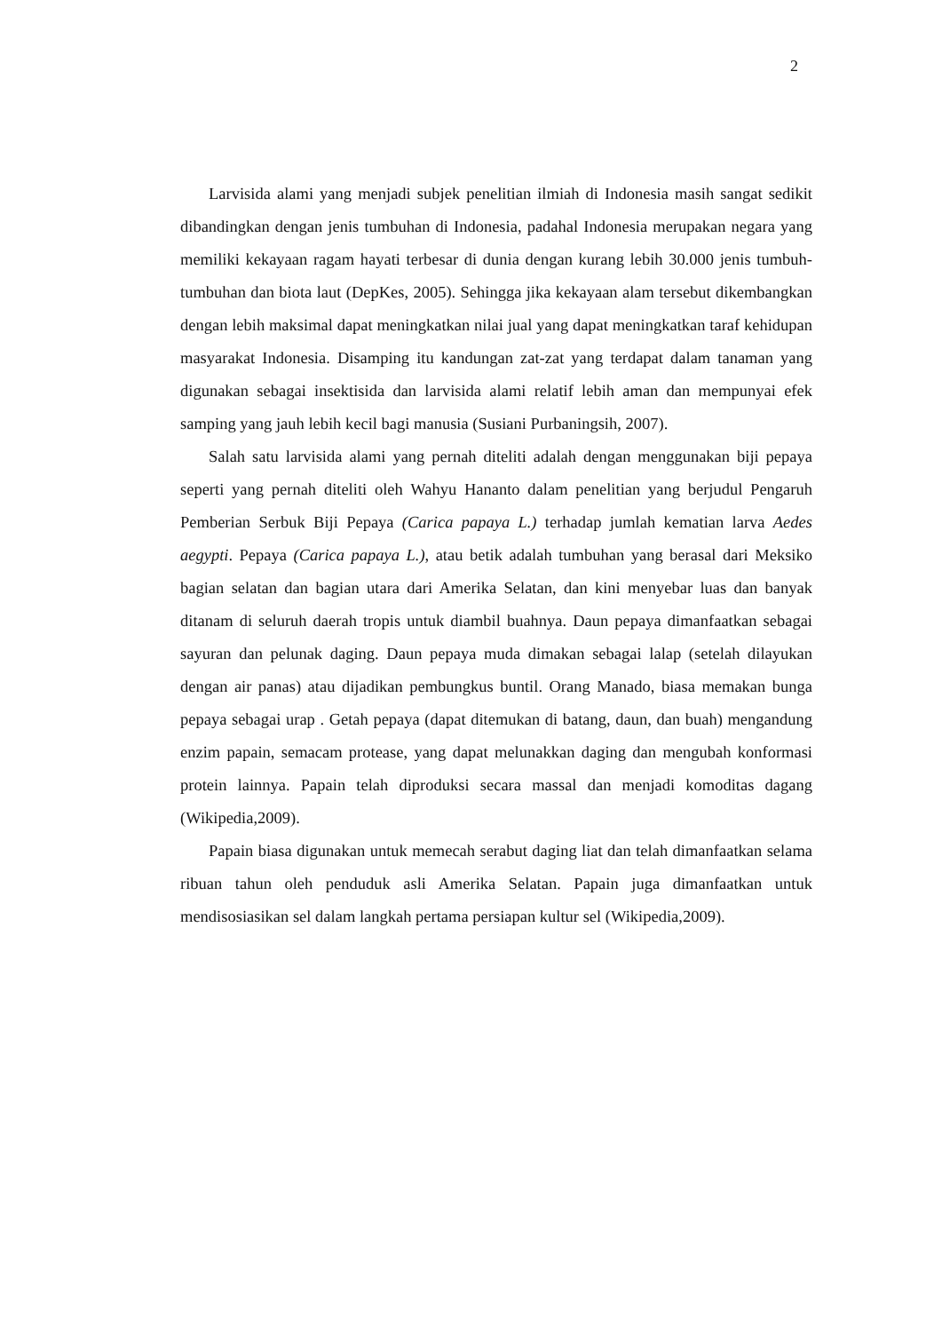2
Larvisida alami yang menjadi subjek penelitian ilmiah di Indonesia masih sangat sedikit dibandingkan dengan jenis tumbuhan di Indonesia, padahal Indonesia merupakan negara yang memiliki kekayaan ragam hayati terbesar di dunia dengan kurang lebih 30.000 jenis tumbuh-tumbuhan dan biota laut (DepKes, 2005). Sehingga jika kekayaan alam tersebut dikembangkan dengan lebih maksimal dapat meningkatkan nilai jual yang dapat meningkatkan taraf kehidupan masyarakat Indonesia. Disamping itu kandungan zat-zat yang terdapat dalam tanaman yang digunakan sebagai insektisida dan larvisida alami relatif lebih aman dan mempunyai efek samping yang jauh lebih kecil bagi manusia (Susiani Purbaningsih, 2007).
Salah satu larvisida alami yang pernah diteliti adalah dengan menggunakan biji pepaya seperti yang pernah diteliti oleh Wahyu Hananto dalam penelitian yang berjudul Pengaruh Pemberian Serbuk Biji Pepaya (Carica papaya L.) terhadap jumlah kematian larva Aedes aegypti. Pepaya (Carica papaya L.), atau betik adalah tumbuhan yang berasal dari Meksiko bagian selatan dan bagian utara dari Amerika Selatan, dan kini menyebar luas dan banyak ditanam di seluruh daerah tropis untuk diambil buahnya. Daun pepaya dimanfaatkan sebagai sayuran dan pelunak daging. Daun pepaya muda dimakan sebagai lalap (setelah dilayukan dengan air panas) atau dijadikan pembungkus buntil. Orang Manado, biasa memakan bunga pepaya sebagai urap . Getah pepaya (dapat ditemukan di batang, daun, dan buah) mengandung enzim papain, semacam protease, yang dapat melunakkan daging dan mengubah konformasi protein lainnya. Papain telah diproduksi secara massal dan menjadi komoditas dagang (Wikipedia,2009).
Papain biasa digunakan untuk memecah serabut daging liat dan telah dimanfaatkan selama ribuan tahun oleh penduduk asli Amerika Selatan. Papain juga dimanfaatkan untuk mendisosiasikan sel dalam langkah pertama persiapan kultur sel (Wikipedia,2009).